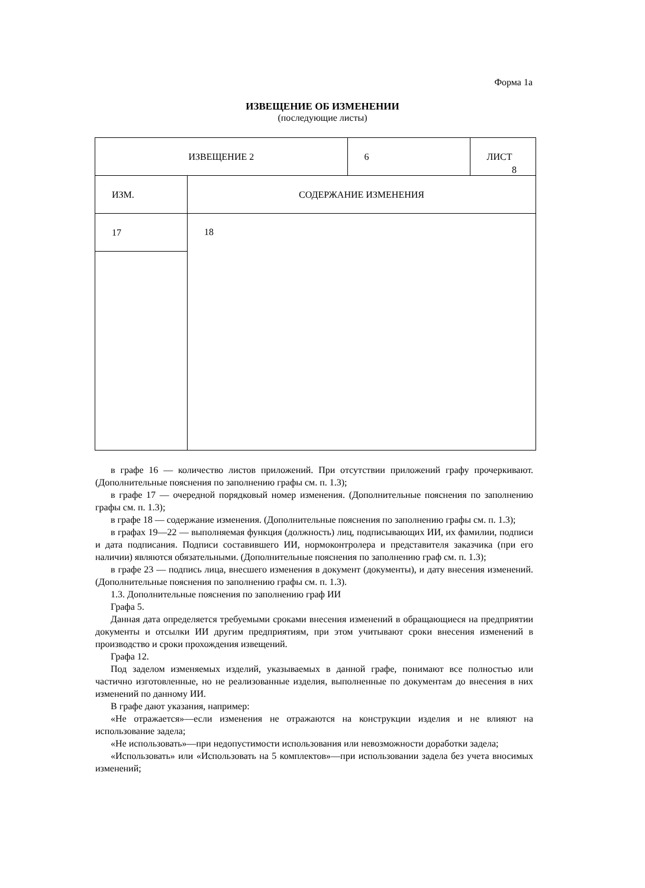Форма 1а
ИЗВЕЩЕНИЕ ОБ ИЗМЕНЕНИИ
(последующие листы)
| ИЗВЕЩЕНИЕ 2 | | 6 | ЛИСТ 8 |
| ИЗМ. | СОДЕРЖАНИЕ ИЗМЕНЕНИЯ | | |
| 17 | 18 | | |
в графе 16 — количество листов приложений. При отсутствии приложений графу прочеркивают. (Дополнительные пояснения по заполнению графы см. п. 1.3);
в графе 17 — очередной порядковый номер изменения. (Дополнительные пояснения по заполнению графы см. п. 1.3);
в графе 18 — содержание изменения. (Дополнительные пояснения по заполнению графы см. п. 1.3);
в графах 19—22 — выполняемая функция (должность) лиц, подписывающих ИИ, их фамилии, подписи и дата подписания. Подписи составившего ИИ, нормоконтролера и представителя заказчика (при его наличии) являются обязательными. (Дополнительные пояснения по заполнению граф см. п. 1.3);
в графе 23 — подпись лица, внесшего изменения в документ (документы), и дату внесения изменений. (Дополнительные пояснения по заполнению графы см. п. 1.3).
1.3. Дополнительные пояснения по заполнению граф ИИ
Графа 5.
Данная дата определяется требуемыми сроками внесения изменений в обращающиеся на предприятии документы и отсылки ИИ другим предприятиям, при этом учитывают сроки внесения изменений в производство и сроки прохождения извещений.
Графа 12.
Под заделом изменяемых изделий, указываемых в данной графе, понимают все полностью или частично изготовленные, но не реализованные изделия, выполненные по документам до внесения в них изменений по данному ИИ.
В графе дают указания, например:
«Не отражается»—если изменения не отражаются на конструкции изделия и не влияют на использование задела;
«Не использовать»—при недопустимости использования или невозможности доработки задела;
«Использовать» или «Использовать на 5 комплектов»—при использовании задела без учета вносимых изменений;